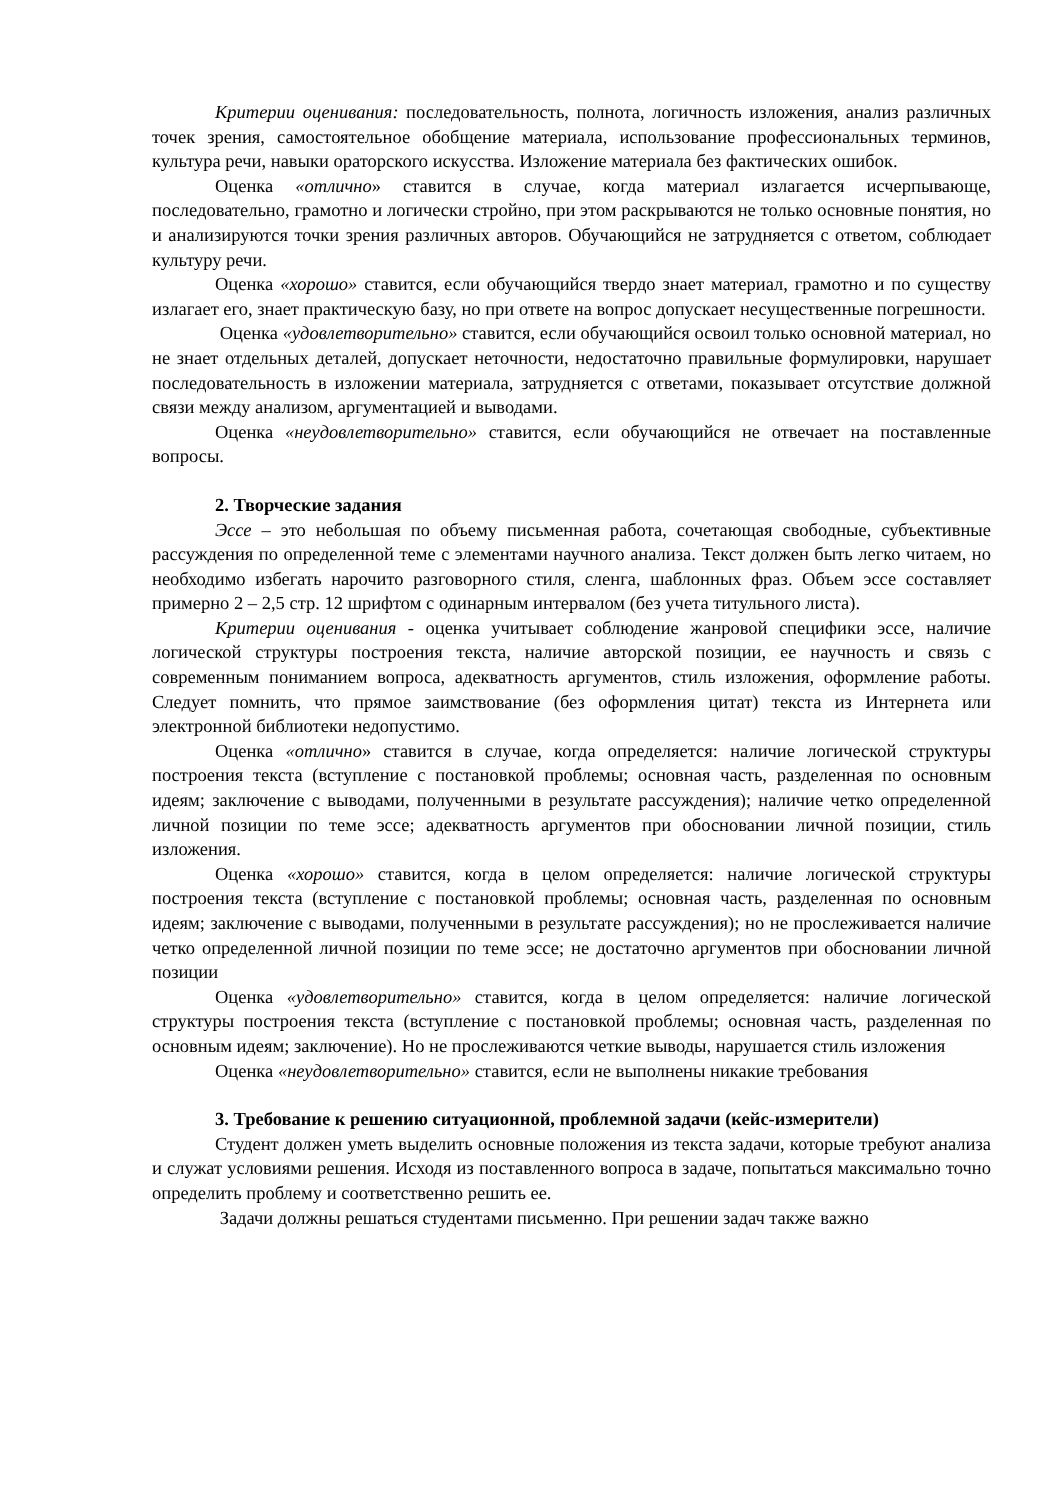Критерии оценивания: последовательность, полнота, логичность изложения, анализ различных точек зрения, самостоятельное обобщение материала, использование профессиональных терминов, культура речи, навыки ораторского искусства. Изложение материала без фактических ошибок.
Оценка «отлично» ставится в случае, когда материал излагается исчерпывающе, последовательно, грамотно и логически стройно, при этом раскрываются не только основные понятия, но и анализируются точки зрения различных авторов. Обучающийся не затрудняется с ответом, соблюдает культуру речи.
Оценка «хорошо» ставится, если обучающийся твердо знает материал, грамотно и по существу излагает его, знает практическую базу, но при ответе на вопрос допускает несущественные погрешности.
Оценка «удовлетворительно» ставится, если обучающийся освоил только основной материал, но не знает отдельных деталей, допускает неточности, недостаточно правильные формулировки, нарушает последовательность в изложении материала, затрудняется с ответами, показывает отсутствие должной связи между анализом, аргументацией и выводами.
Оценка «неудовлетворительно» ставится, если обучающийся не отвечает на поставленные вопросы.
2. Творческие задания
Эссе – это небольшая по объему письменная работа, сочетающая свободные, субъективные рассуждения по определенной теме с элементами научного анализа. Текст должен быть легко читаем, но необходимо избегать нарочито разговорного стиля, сленга, шаблонных фраз. Объем эссе составляет примерно 2 – 2,5 стр. 12 шрифтом с одинарным интервалом (без учета титульного листа).
Критерии оценивания - оценка учитывает соблюдение жанровой специфики эссе, наличие логической структуры построения текста, наличие авторской позиции, ее научность и связь с современным пониманием вопроса, адекватность аргументов, стиль изложения, оформление работы. Следует помнить, что прямое заимствование (без оформления цитат) текста из Интернета или электронной библиотеки недопустимо.
Оценка «отлично» ставится в случае, когда определяется: наличие логической структуры построения текста (вступление с постановкой проблемы; основная часть, разделенная по основным идеям; заключение с выводами, полученными в результате рассуждения); наличие четко определенной личной позиции по теме эссе; адекватность аргументов при обосновании личной позиции, стиль изложения.
Оценка «хорошо» ставится, когда в целом определяется: наличие логической структуры построения текста (вступление с постановкой проблемы; основная часть, разделенная по основным идеям; заключение с выводами, полученными в результате рассуждения); но не прослеживается наличие четко определенной личной позиции по теме эссе; не достаточно аргументов при обосновании личной позиции
Оценка «удовлетворительно» ставится, когда в целом определяется: наличие логической структуры построения текста (вступление с постановкой проблемы; основная часть, разделенная по основным идеям; заключение). Но не прослеживаются четкие выводы, нарушается стиль изложения
Оценка «неудовлетворительно» ставится, если не выполнены никакие требования
3. Требование к решению ситуационной, проблемной задачи (кейс-измерители)
Студент должен уметь выделить основные положения из текста задачи, которые требуют анализа и служат условиями решения. Исходя из поставленного вопроса в задаче, попытаться максимально точно определить проблему и соответственно решить ее.
Задачи должны решаться студентами письменно. При решении задач также важно